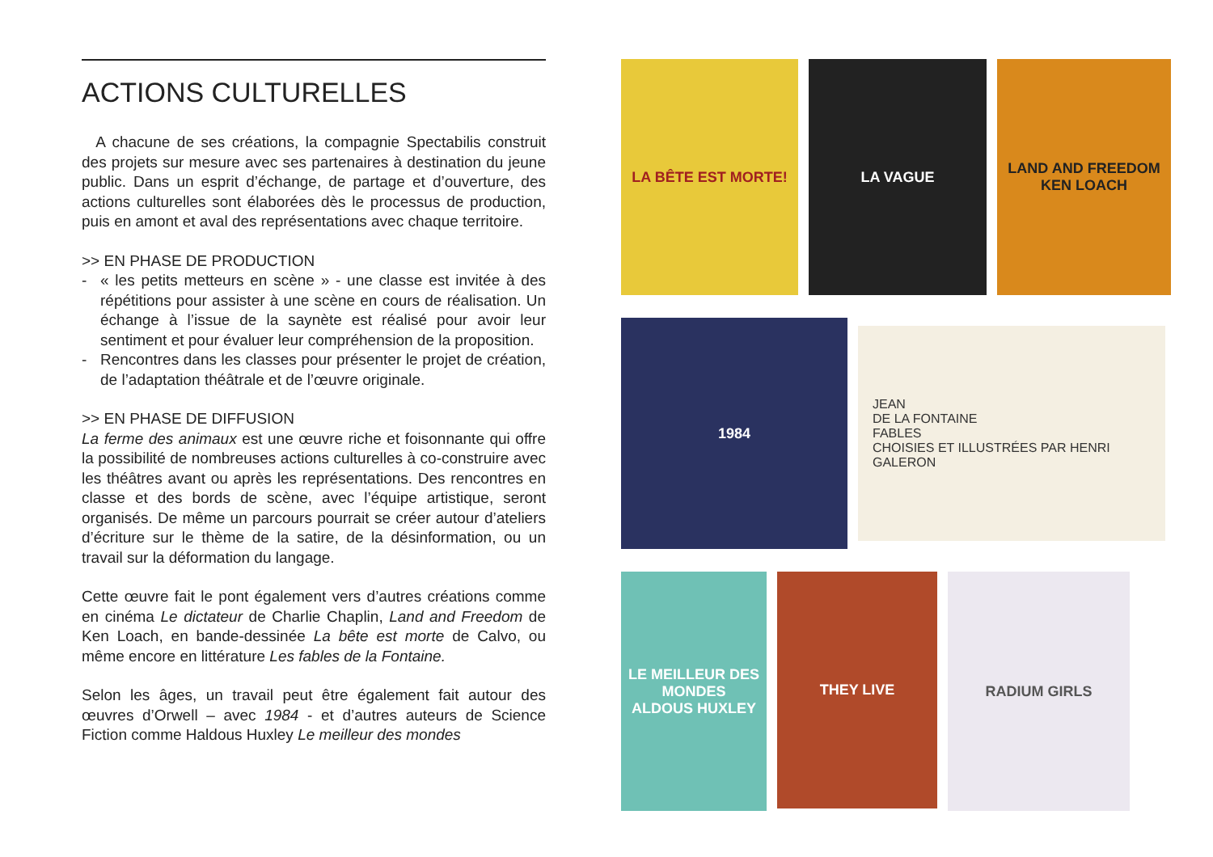ACTIONS CULTURELLES
A chacune de ses créations, la compagnie Spectabilis construit des projets sur mesure avec ses partenaires à destination du jeune public. Dans un esprit d’échange, de partage et d’ouverture, des actions culturelles sont élaborées dès le processus de production, puis en amont et aval des représentations avec chaque territoire.
>> EN PHASE DE PRODUCTION
- « les petits metteurs en scène » - une classe est invitée à des répétitions pour assister à une scène en cours de réalisation. Un échange à l’issue de la saynète est réalisé pour avoir leur sentiment et pour évaluer leur compréhension de la proposition.
- Rencontres dans les classes pour présenter le projet de création, de l’adaptation théâtrale et de l’œuvre originale.
>> EN PHASE DE DIFFUSION
La ferme des animaux est une œuvre riche et foisonnante qui offre la possibilité de nombreuses actions culturelles à co-construire avec les théâtres avant ou après les représentations. Des rencontres en classe et des bords de scène, avec l’équipe artistique, seront organisés. De même un parcours pourrait se créer autour d’ateliers d’écriture sur le thème de la satire, de la désinformation, ou un travail sur la déformation du langage.
Cette œuvre fait le pont également vers d’autres créations comme en cinéma Le dictateur de Charlie Chaplin, Land and Freedom de Ken Loach, en bande-dessinée La bête est morte de Calvo, ou même encore en littérature Les fables de la Fontaine.
Selon les âges, un travail peut être également fait autour des œuvres d’Orwell – avec 1984 - et d’autres auteurs de Science Fiction comme Haldous Huxley Le meilleur des mondes
LA BÊTE EST MORTE! LA VAGUE LAND AND FREEDOM
KEN LOACH
1984
JEAN
DE LA FONTAINE
FABLES
CHOISIES ET ILLUSTRÉES PAR HENRI GALERON
LE MEILLEUR DES MONDES
ALDOUS HUXLEY
THEY LIVE
RADIUM GIRLS